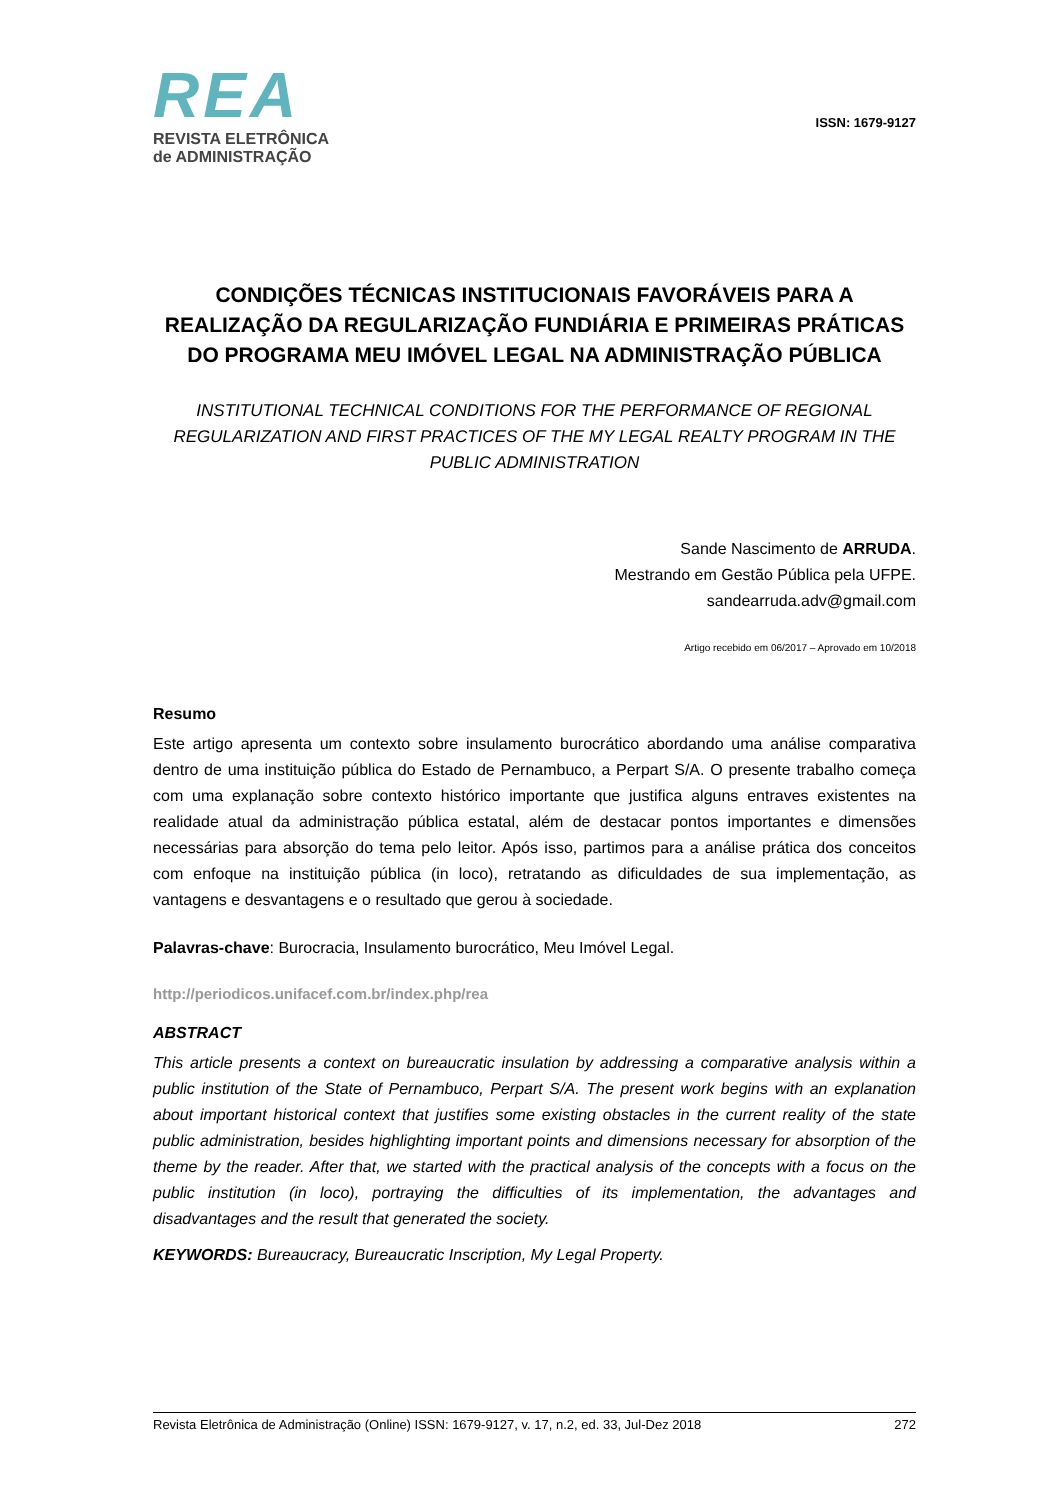REA
REVISTA ELETRÔNICA
de ADMINISTRAÇÃO
ISSN: 1679-9127
CONDIÇÕES TÉCNICAS INSTITUCIONAIS FAVORÁVEIS PARA A REALIZAÇÃO DA REGULARIZAÇÃO FUNDIÁRIA E PRIMEIRAS PRÁTICAS DO PROGRAMA MEU IMÓVEL LEGAL NA ADMINISTRAÇÃO PÚBLICA
INSTITUTIONAL TECHNICAL CONDITIONS FOR THE PERFORMANCE OF REGIONAL REGULARIZATION AND FIRST PRACTICES OF THE MY LEGAL REALTY PROGRAM IN THE PUBLIC ADMINISTRATION
Sande Nascimento de ARRUDA.
Mestrando em Gestão Pública pela UFPE.
sandearruda.adv@gmail.com
Artigo recebido em 06/2017 – Aprovado em 10/2018
Resumo
Este artigo apresenta um contexto sobre insulamento burocrático abordando uma análise comparativa dentro de uma instituição pública do Estado de Pernambuco, a Perpart S/A. O presente trabalho começa com uma explanação sobre contexto histórico importante que justifica alguns entraves existentes na realidade atual da administração pública estatal, além de destacar pontos importantes e dimensões necessárias para absorção do tema pelo leitor. Após isso, partimos para a análise prática dos conceitos com enfoque na instituição pública (in loco), retratando as dificuldades de sua implementação, as vantagens e desvantagens e o resultado que gerou à sociedade.
Palavras-chave: Burocracia, Insulamento burocrático, Meu Imóvel Legal.
http://periodicos.unifacef.com.br/index.php/rea
ABSTRACT
This article presents a context on bureaucratic insulation by addressing a comparative analysis within a public institution of the State of Pernambuco, Perpart S/A. The present work begins with an explanation about important historical context that justifies some existing obstacles in the current reality of the state public administration, besides highlighting important points and dimensions necessary for absorption of the theme by the reader. After that, we started with the practical analysis of the concepts with a focus on the public institution (in loco), portraying the difficulties of its implementation, the advantages and disadvantages and the result that generated the society.
KEYWORDS: Bureaucracy, Bureaucratic Inscription, My Legal Property.
Revista Eletrônica de Administração (Online) ISSN: 1679-9127, v. 17, n.2, ed. 33, Jul-Dez 2018 272